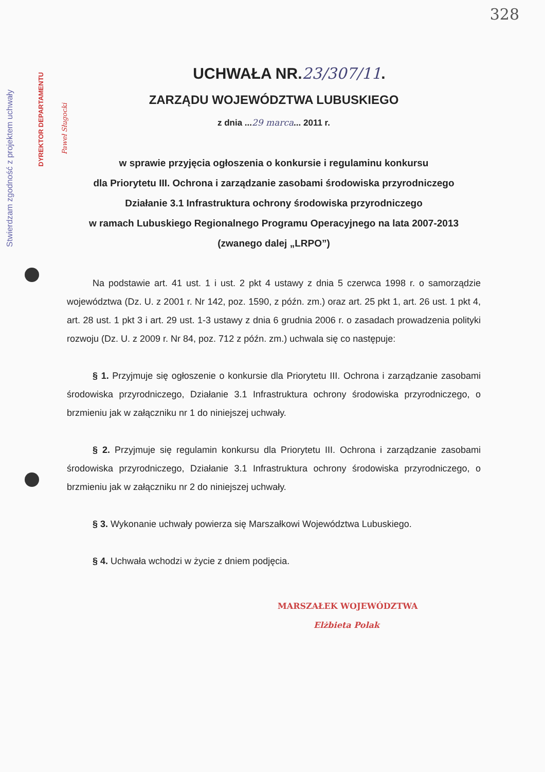328
Stwierdzam zgodność z projektem uchwały
DYREKTOR DEPARTAMENTU
Paweł Sługocki
UCHWAŁA NR.23/307/11.
ZARZĄDU WOJEWÓDZTWA LUBUSKIEGO
z dnia ...29 marca... 2011 r.
w sprawie przyjęcia ogłoszenia o konkursie i regulaminu konkursu
dla Priorytetu III. Ochrona i zarządzanie zasobami środowiska przyrodniczego
Działanie 3.1 Infrastruktura ochrony środowiska przyrodniczego
w ramach Lubuskiego Regionalnego Programu Operacyjnego na lata 2007-2013
(zwanego dalej „LRPO”)
Na podstawie art. 41 ust. 1 i ust. 2 pkt 4 ustawy z dnia 5 czerwca 1998 r. o samorządzie województwa (Dz. U. z 2001 r. Nr 142, poz. 1590, z późn. zm.) oraz art. 25 pkt 1, art. 26 ust. 1 pkt 4, art. 28 ust. 1 pkt 3 i art. 29 ust. 1-3 ustawy z dnia 6 grudnia 2006 r. o zasadach prowadzenia polityki rozwoju (Dz. U. z 2009 r. Nr 84, poz. 712 z późn. zm.) uchwala się co następuje:
§ 1. Przyjmuje się ogłoszenie o konkursie dla Priorytetu III. Ochrona i zarządzanie zasobami środowiska przyrodniczego, Działanie 3.1 Infrastruktura ochrony środowiska przyrodniczego, o brzmieniu jak w załączniku nr 1 do niniejszej uchwały.
§ 2. Przyjmuje się regulamin konkursu dla Priorytetu III. Ochrona i zarządzanie zasobami środowiska przyrodniczego, Działanie 3.1 Infrastruktura ochrony środowiska przyrodniczego, o brzmieniu jak w załączniku nr 2 do niniejszej uchwały.
§ 3. Wykonanie uchwały powierza się Marszałkowi Województwa Lubuskiego.
§ 4. Uchwała wchodzi w życie z dniem podjęcia.
MARSZAŁEK WOJEWÓDZTWA
Elżbieta Polak